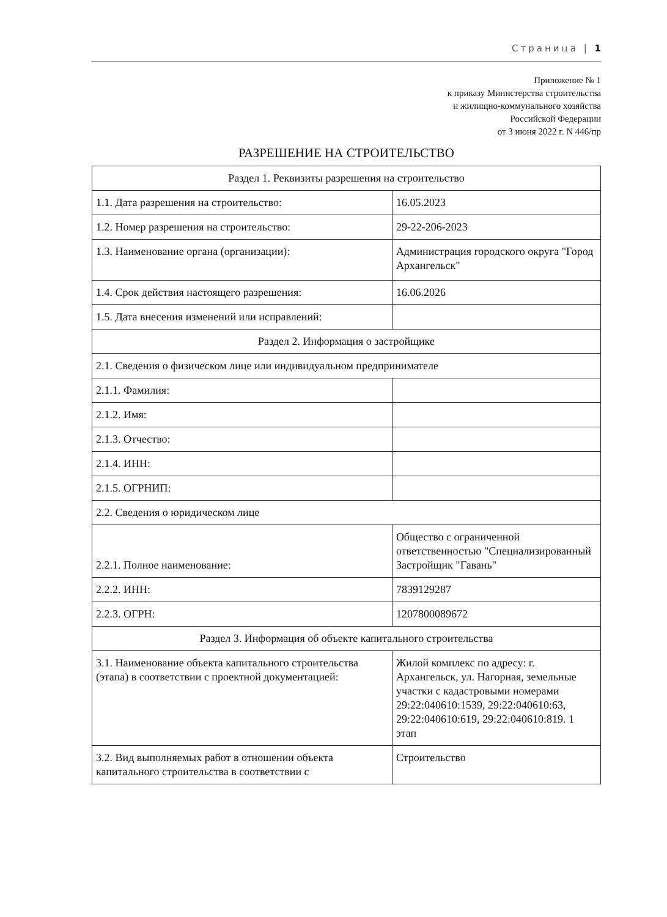Страница | 1
Приложение № 1
к приказу Министерства строительства
и жилищно-коммунального хозяйства
Российской Федерации
от 3 июня 2022 г. N 446/пр
РАЗРЕШЕНИЕ НА СТРОИТЕЛЬСТВО
| Раздел 1. Реквизиты разрешения на строительство | |
| 1.1. Дата разрешения на строительство: | 16.05.2023 |
| 1.2. Номер разрешения на строительство: | 29-22-206-2023 |
| 1.3. Наименование органа (организации): | Администрация городского округа "Город Архангельск" |
| 1.4. Срок действия настоящего разрешения: | 16.06.2026 |
| 1.5. Дата внесения изменений или исправлений: | |
| Раздел 2. Информация о застройщике | |
| 2.1. Сведения о физическом лице или индивидуальном предпринимателе | |
| 2.1.1. Фамилия: | |
| 2.1.2. Имя: | |
| 2.1.3. Отчество: | |
| 2.1.4. ИНН: | |
| 2.1.5. ОГРНИП: | |
| 2.2. Сведения о юридическом лице | |
| 2.2.1. Полное наименование: | Общество с ограниченной ответственностью "Специализированный Застройщик "Гавань" |
| 2.2.2. ИНН: | 7839129287 |
| 2.2.3. ОГРН: | 1207800089672 |
| Раздел 3. Информация об объекте капитального строительства | |
| 3.1. Наименование объекта капитального строительства (этапа) в соответствии с проектной документацией: | Жилой комплекс по адресу: г. Архангельск, ул. Нагорная, земельные участки с кадастровыми номерами 29:22:040610:1539, 29:22:040610:63, 29:22:040610:619, 29:22:040610:819. 1 этап |
| 3.2. Вид выполняемых работ в отношении объекта капитального строительства в соответствии с | Строительство |